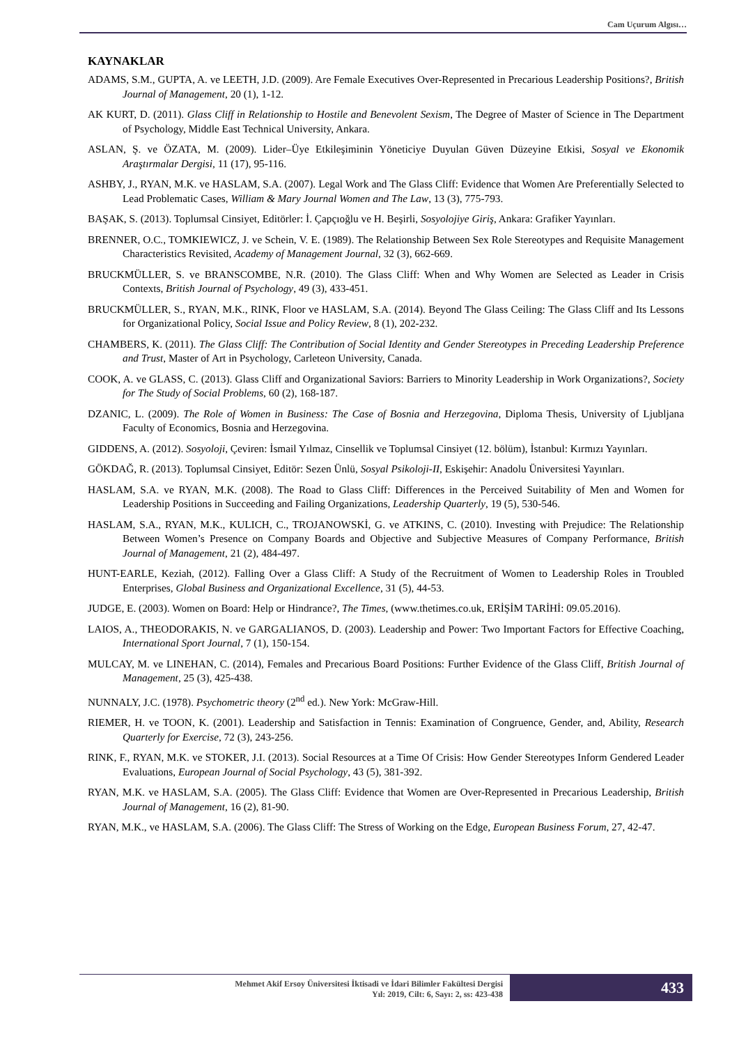Cam Uçurum Algısı…
KAYNAKLAR
ADAMS, S.M., GUPTA, A. ve LEETH, J.D. (2009). Are Female Executives Over-Represented in Precarious Leadership Positions?, British Journal of Management, 20 (1), 1-12.
AK KURT, D. (2011). Glass Cliff in Relationship to Hostile and Benevolent Sexism, The Degree of Master of Science in The Department of Psychology, Middle East Technical University, Ankara.
ASLAN, Ş. ve ÖZATA, M. (2009). Lider–Üye Etkileşiminin Yöneticiye Duyulan Güven Düzeyine Etkisi, Sosyal ve Ekonomik Araştırmalar Dergisi, 11 (17), 95-116.
ASHBY, J., RYAN, M.K. ve HASLAM, S.A. (2007). Legal Work and The Glass Cliff: Evidence that Women Are Preferentially Selected to Lead Problematic Cases, William & Mary Journal Women and The Law, 13 (3), 775-793.
BAŞAK, S. (2013). Toplumsal Cinsiyet, Editörler: İ. Çapçıoğlu ve H. Beşirli, Sosyolojiye Giriş, Ankara: Grafiker Yayınları.
BRENNER, O.C., TOMKIEWICZ, J. ve Schein, V. E. (1989). The Relationship Between Sex Role Stereotypes and Requisite Management Characteristics Revisited, Academy of Management Journal, 32 (3), 662-669.
BRUCKMÜLLER, S. ve BRANSCOMBE, N.R. (2010). The Glass Cliff: When and Why Women are Selected as Leader in Crisis Contexts, British Journal of Psychology, 49 (3), 433-451.
BRUCKMÜLLER, S., RYAN, M.K., RINK, Floor ve HASLAM, S.A. (2014). Beyond The Glass Ceiling: The Glass Cliff and Its Lessons for Organizational Policy, Social Issue and Policy Review, 8 (1), 202-232.
CHAMBERS, K. (2011). The Glass Cliff: The Contribution of Social Identity and Gender Stereotypes in Preceding Leadership Preference and Trust, Master of Art in Psychology, Carleteon University, Canada.
COOK, A. ve GLASS, C. (2013). Glass Cliff and Organizational Saviors: Barriers to Minority Leadership in Work Organizations?, Society for The Study of Social Problems, 60 (2), 168-187.
DZANIC, L. (2009). The Role of Women in Business: The Case of Bosnia and Herzegovina, Diploma Thesis, University of Ljubljana Faculty of Economics, Bosnia and Herzegovina.
GIDDENS, A. (2012). Sosyoloji, Çeviren: İsmail Yılmaz, Cinsellik ve Toplumsal Cinsiyet (12. bölüm), İstanbul: Kırmızı Yayınları.
GÖKDAĞ, R. (2013). Toplumsal Cinsiyet, Editör: Sezen Ünlü, Sosyal Psikoloji-II, Eskişehir: Anadolu Üniversitesi Yayınları.
HASLAM, S.A. ve RYAN, M.K. (2008). The Road to Glass Cliff: Differences in the Perceived Suitability of Men and Women for Leadership Positions in Succeeding and Failing Organizations, Leadership Quarterly, 19 (5), 530-546.
HASLAM, S.A., RYAN, M.K., KULICH, C., TROJANOWSKİ, G. ve ATKINS, C. (2010). Investing with Prejudice: The Relationship Between Women’s Presence on Company Boards and Objective and Subjective Measures of Company Performance, British Journal of Management, 21 (2), 484-497.
HUNT-EARLE, Keziah, (2012). Falling Over a Glass Cliff: A Study of the Recruitment of Women to Leadership Roles in Troubled Enterprises, Global Business and Organizational Excellence, 31 (5), 44-53.
JUDGE, E. (2003). Women on Board: Help or Hindrance?, The Times, (www.thetimes.co.uk, ERİŞİM TARİHİ: 09.05.2016).
LAIOS, A., THEODORAKIS, N. ve GARGALIANOS, D. (2003). Leadership and Power: Two Important Factors for Effective Coaching, International Sport Journal, 7 (1), 150-154.
MULCAY, M. ve LINEHAN, C. (2014), Females and Precarious Board Positions: Further Evidence of the Glass Cliff, British Journal of Management, 25 (3), 425-438.
NUNNALY, J.C. (1978). Psychometric theory (2<sup>nd</sup> ed.). New York: McGraw-Hill.
RIEMER, H. ve TOON, K. (2001). Leadership and Satisfaction in Tennis: Examination of Congruence, Gender, and, Ability, Research Quarterly for Exercise, 72 (3), 243-256.
RINK, F., RYAN, M.K. ve STOKER, J.I. (2013). Social Resources at a Time Of Crisis: How Gender Stereotypes Inform Gendered Leader Evaluations, European Journal of Social Psychology, 43 (5), 381-392.
RYAN, M.K. ve HASLAM, S.A. (2005). The Glass Cliff: Evidence that Women are Over-Represented in Precarious Leadership, British Journal of Management, 16 (2), 81-90.
RYAN, M.K., ve HASLAM, S.A. (2006). The Glass Cliff: The Stress of Working on the Edge, European Business Forum, 27, 42-47.
Mehmet Akif Ersoy Üniversitesi İktisadi ve İdari Bilimler Fakültesi Dergisi
Yıl: 2019, Cilt: 6, Sayı: 2, ss: 423-438
433